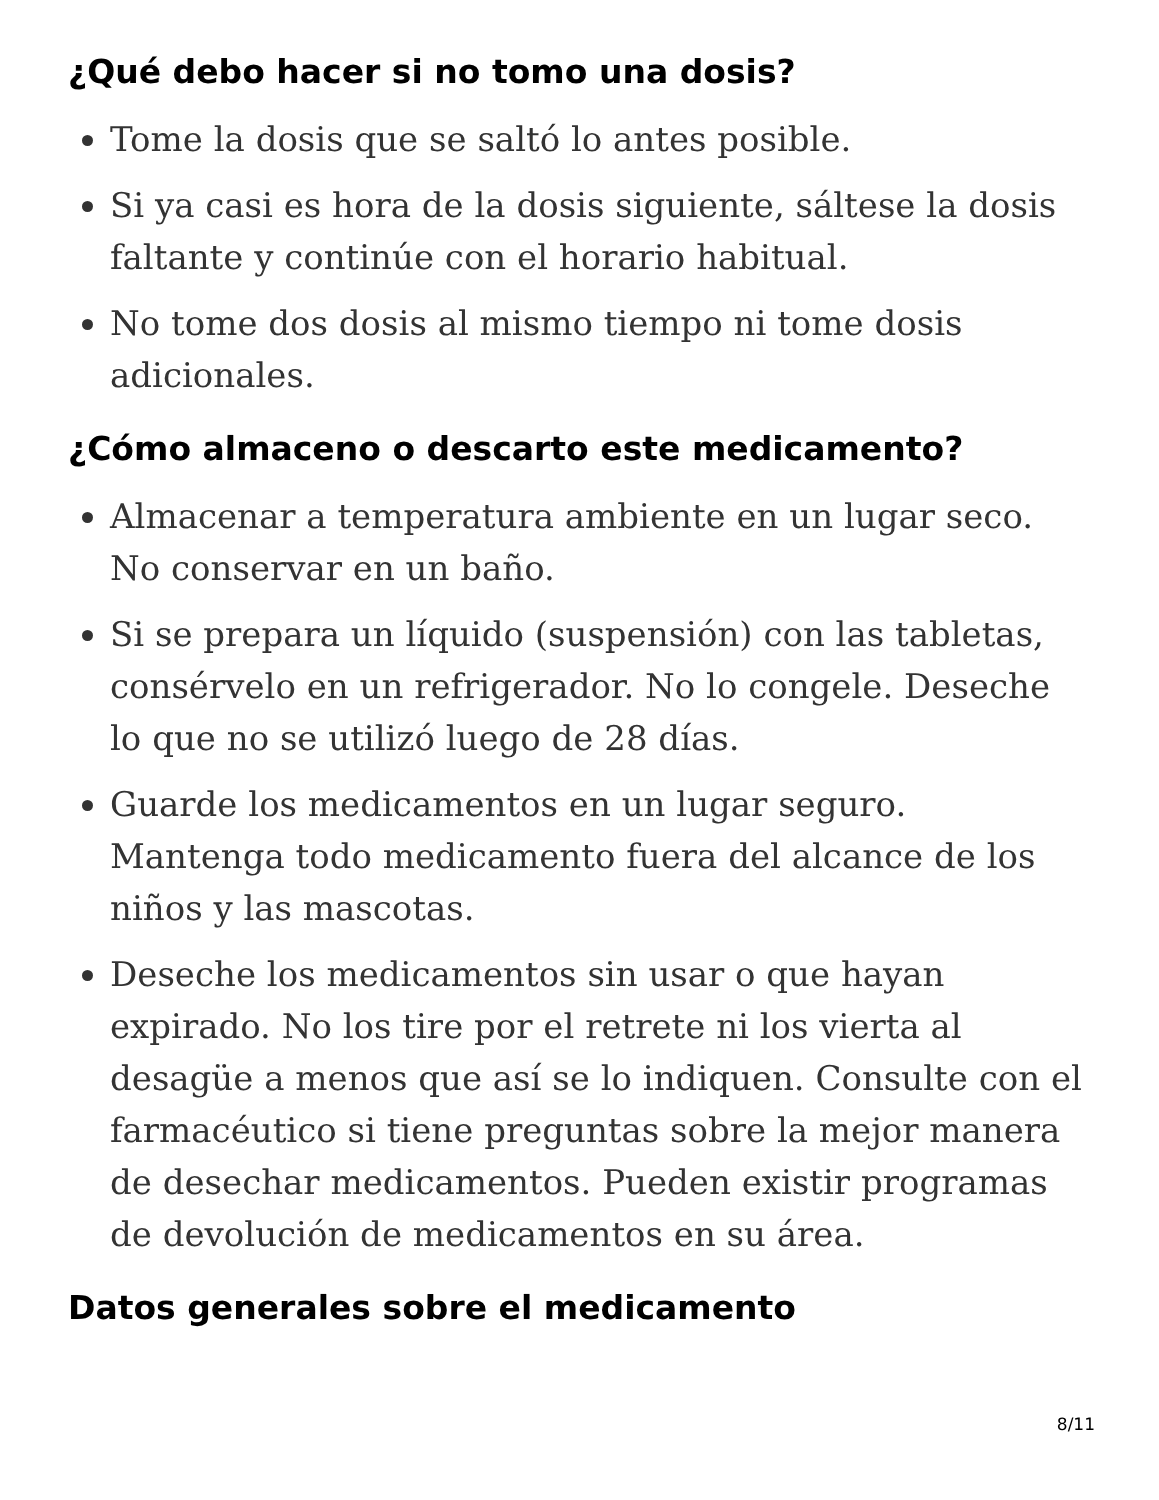¿Qué debo hacer si no tomo una dosis?
Tome la dosis que se saltó lo antes posible.
Si ya casi es hora de la dosis siguiente, sáltese la dosis faltante y continúe con el horario habitual.
No tome dos dosis al mismo tiempo ni tome dosis adicionales.
¿Cómo almaceno o descarto este medicamento?
Almacenar a temperatura ambiente en un lugar seco. No conservar en un baño.
Si se prepara un líquido (suspensión) con las tabletas, consérvelo en un refrigerador. No lo congele. Deseche lo que no se utilizó luego de 28 días.
Guarde los medicamentos en un lugar seguro. Mantenga todo medicamento fuera del alcance de los niños y las mascotas.
Deseche los medicamentos sin usar o que hayan expirado. No los tire por el retrete ni los vierta al desagüe a menos que así se lo indiquen. Consulte con el farmacéutico si tiene preguntas sobre la mejor manera de desechar medicamentos. Pueden existir programas de devolución de medicamentos en su área.
Datos generales sobre el medicamento
8/11